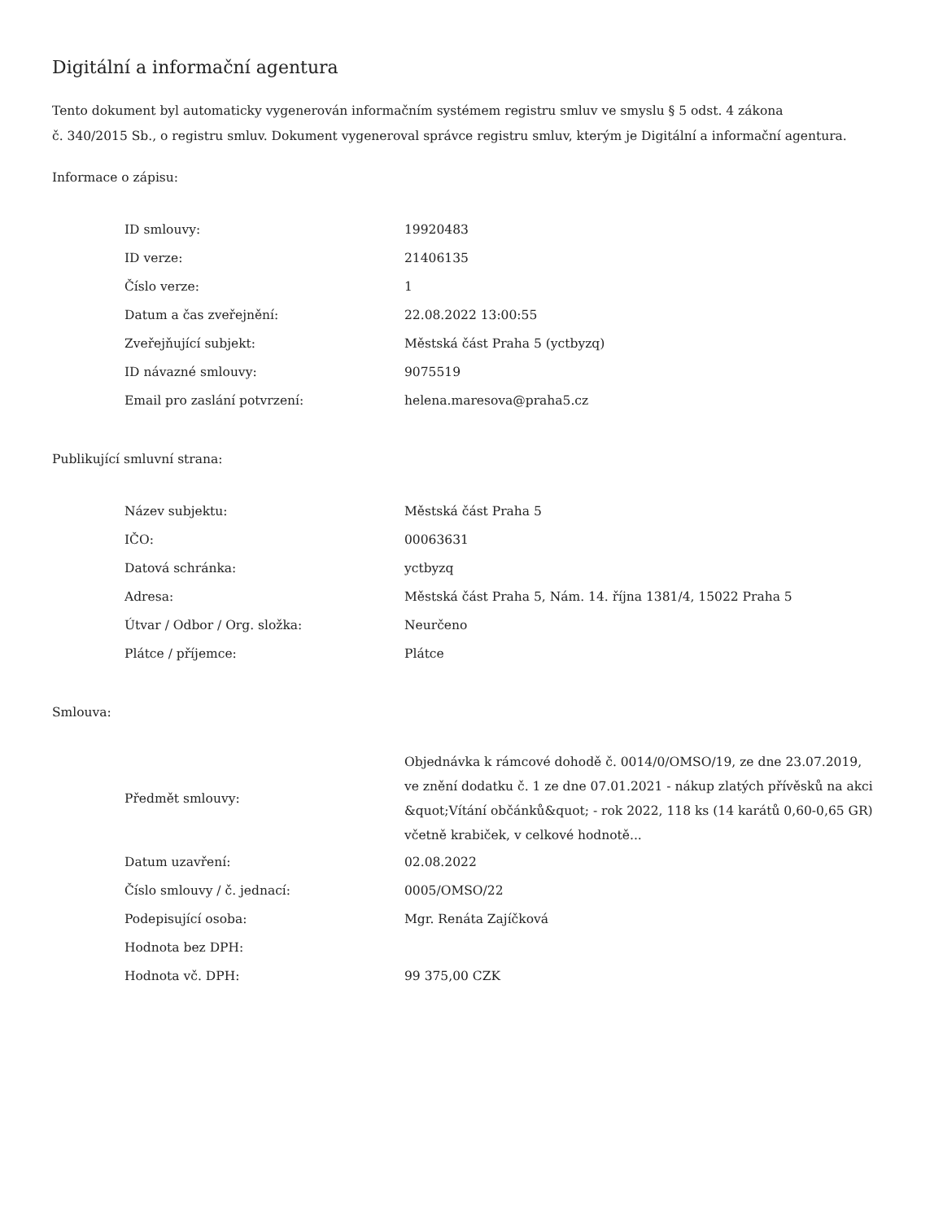Digitální a informační agentura
Tento dokument byl automaticky vygenerován informačním systémem registru smluv ve smyslu § 5 odst. 4 zákona
č. 340/2015 Sb., o registru smluv. Dokument vygeneroval správce registru smluv, kterým je Digitální a informační agentura.
Informace o zápisu:
| ID smlouvy: | 19920483 |
| ID verze: | 21406135 |
| Číslo verze: | 1 |
| Datum a čas zveřejnění: | 22.08.2022 13:00:55 |
| Zveřejňující subjekt: | Městská část Praha 5 (yctbyzq) |
| ID návazné smlouvy: | 9075519 |
| Email pro zaslání potvrzení: | helena.maresova@praha5.cz |
Publikující smluvní strana:
| Název subjektu: | Městská část Praha 5 |
| IČO: | 00063631 |
| Datová schránka: | yctbyzq |
| Adresa: | Městská část Praha 5, Nám. 14. října 1381/4, 15022 Praha 5 |
| Útvar / Odbor / Org. složka: | Neurčeno |
| Plátce / příjemce: | Plátce |
Smlouva:
| Předmět smlouvy: | Objednávka k rámcové dohodě č. 0014/0/OMSO/19, ze dne 23.07.2019, ve znění dodatku č. 1 ze dne 07.01.2021 - nákup zlatých přívěsků na akci &quot;Vítání občánků&quot; - rok 2022, 118 ks (14 karátů 0,60-0,65 GR) včetně krabiček, v celkové hodnotě... |
| Datum uzavření: | 02.08.2022 |
| Číslo smlouvy / č. jednací: | 0005/OMSO/22 |
| Podepisující osoba: | Mgr. Renáta Zajíčková |
| Hodnota bez DPH: | |
| Hodnota vč. DPH: | 99 375,00 CZK |